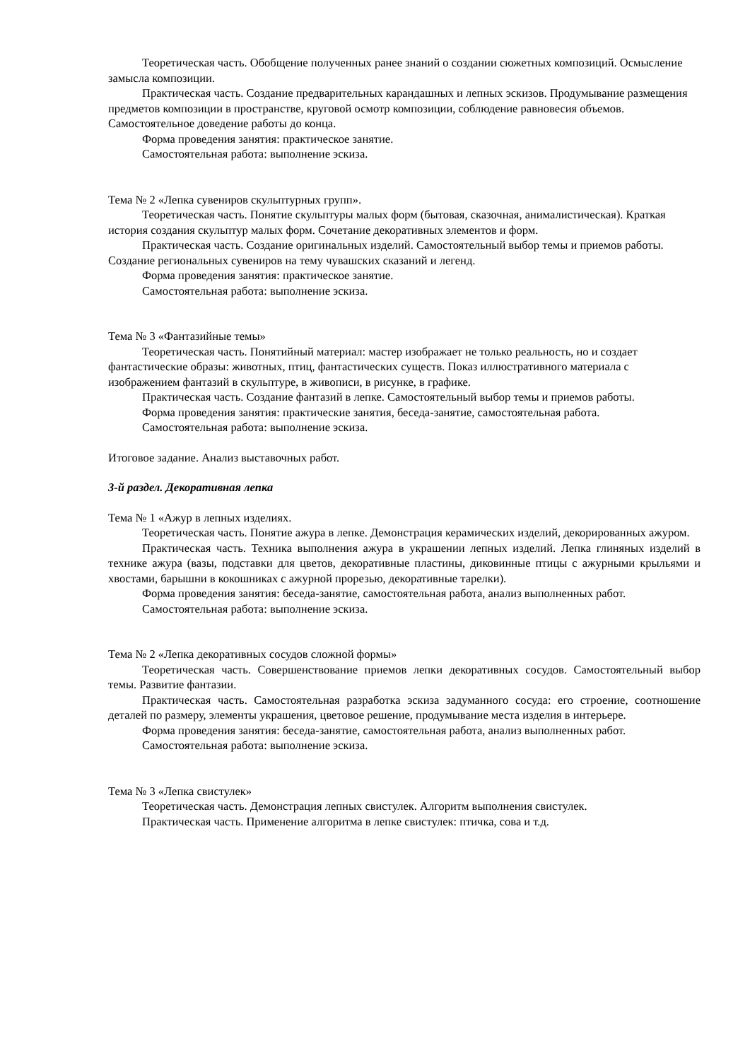Теоретическая часть. Обобщение полученных ранее знаний о создании сюжетных композиций. Осмысление замысла композиции.
Практическая часть. Создание предварительных карандашных и лепных эскизов. Продумывание размещения предметов композиции в пространстве, круговой осмотр композиции, соблюдение равновесия объемов. Самостоятельное доведение работы до конца.
Форма проведения занятия: практическое занятие.
Самостоятельная работа: выполнение эскиза.
Тема № 2 «Лепка сувениров скульптурных групп».
Теоретическая часть. Понятие скульптуры малых форм (бытовая, сказочная, анималистическая). Краткая история создания скульптур малых форм. Сочетание декоративных элементов и форм.
Практическая часть. Создание оригинальных изделий. Самостоятельный выбор темы и приемов работы. Создание региональных сувениров на тему чувашских сказаний и легенд.
Форма проведения занятия: практическое занятие.
Самостоятельная работа: выполнение эскиза.
Тема № 3 «Фантазийные темы»
Теоретическая часть. Понятийный материал: мастер изображает не только реальность, но и создает фантастические образы: животных, птиц, фантастических существ. Показ иллюстративного материала с изображением фантазий в скульптуре, в живописи, в рисунке, в графике.
Практическая часть. Создание фантазий в лепке. Самостоятельный выбор темы и приемов работы.
Форма проведения занятия: практические занятия, беседа-занятие, самостоятельная работа.
Самостоятельная работа: выполнение эскиза.
Итоговое задание. Анализ выставочных работ.
3-й раздел. Декоративная лепка
Тема № 1 «Ажур в лепных изделиях.
Теоретическая часть. Понятие ажура в лепке. Демонстрация керамических изделий, декорированных ажуром.
Практическая часть. Техника выполнения ажура в украшении лепных изделий. Лепка глиняных изделий в технике ажура (вазы, подставки для цветов, декоративные пластины, диковинные птицы с ажурными крыльями и хвостами, барышни в кокошниках с ажурной прорезью, декоративные тарелки).
Форма проведения занятия: беседа-занятие, самостоятельная работа, анализ выполненных работ.
Самостоятельная работа: выполнение эскиза.
Тема № 2 «Лепка декоративных сосудов сложной формы»
Теоретическая часть. Совершенствование приемов лепки декоративных сосудов. Самостоятельный выбор темы. Развитие фантазии.
Практическая часть. Самостоятельная разработка эскиза задуманного сосуда: его строение, соотношение деталей по размеру, элементы украшения, цветовое решение, продумывание места изделия в интерьере.
Форма проведения занятия: беседа-занятие, самостоятельная работа, анализ выполненных работ.
Самостоятельная работа: выполнение эскиза.
Тема № 3 «Лепка свистулек»
Теоретическая часть. Демонстрация лепных свистулек. Алгоритм выполнения свистулек.
Практическая часть. Применение алгоритма в лепке свистулек: птичка, сова и т.д.